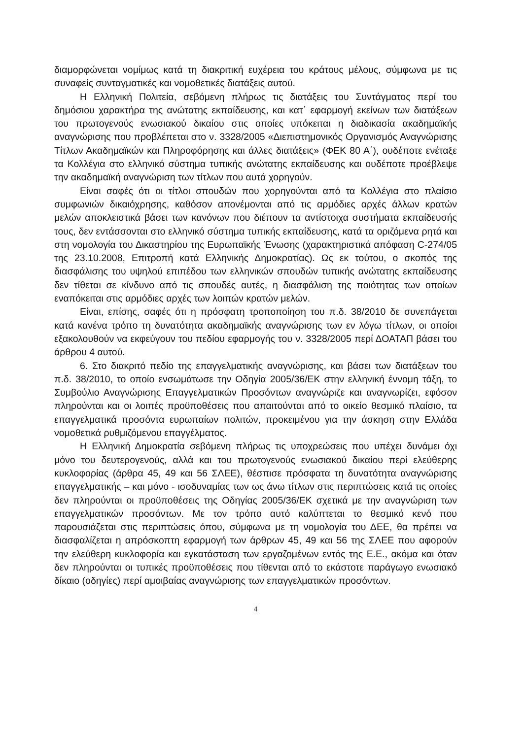διαμορφώνεται νομίμως κατά τη διακριτική ευχέρεια του κράτους μέλους, σύμφωνα με τις συναφείς συνταγματικές και νομοθετικές διατάξεις αυτού.
Η Ελληνική Πολιτεία, σεβόμενη πλήρως τις διατάξεις του Συντάγματος περί του δημόσιου χαρακτήρα της ανώτατης εκπαίδευσης, και κατ΄ εφαρμογή εκείνων των διατάξεων του πρωτογενούς ενωσιακού δικαίου στις οποίες υπόκειται η διαδικασία ακαδημαϊκής αναγνώρισης που προβλέπεται στο ν. 3328/2005 «Διεπιστημονικός Οργανισμός Αναγνώρισης Τίτλων Ακαδημαϊκών και Πληροφόρησης και άλλες διατάξεις» (ΦΕΚ 80 Α΄), ουδέποτε ενέταξε τα Κολλέγια στο ελληνικό σύστημα τυπικής ανώτατης εκπαίδευσης και ουδέποτε προέβλεψε την ακαδημαϊκή αναγνώριση των τίτλων που αυτά χορηγούν.
Είναι σαφές ότι οι τίτλοι σπουδών που χορηγούνται από τα Κολλέγια στο πλαίσιο συμφωνιών δικαιόχρησης, καθόσον απονέμονται από τις αρμόδιες αρχές άλλων κρατών μελών αποκλειστικά βάσει των κανόνων που διέπουν τα αντίστοιχα συστήματα εκπαίδευσής τους, δεν εντάσσονται στο ελληνικό σύστημα τυπικής εκπαίδευσης, κατά τα οριζόμενα ρητά και στη νομολογία του Δικαστηρίου της Ευρωπαϊκής Ένωσης (χαρακτηριστικά απόφαση C-274/05 της 23.10.2008, Επιτροπή κατά Ελληνικής Δημοκρατίας). Ως εκ τούτου, ο σκοπός της διασφάλισης του υψηλού επιπέδου των ελληνικών σπουδών τυπικής ανώτατης εκπαίδευσης δεν τίθεται σε κίνδυνο από τις σπουδές αυτές, η διασφάλιση της ποιότητας των οποίων εναπόκειται στις αρμόδιες αρχές των λοιπών κρατών μελών.
Είναι, επίσης, σαφές ότι η πρόσφατη τροποποίηση του π.δ. 38/2010 δε συνεπάγεται κατά κανένα τρόπο τη δυνατότητα ακαδημαϊκής αναγνώρισης των εν λόγω τίτλων, οι οποίοι εξακολουθούν να εκφεύγουν του πεδίου εφαρμογής του ν. 3328/2005 περί ΔΟΑΤΑΠ βάσει του άρθρου 4 αυτού.
6. Στο διακριτό πεδίο της επαγγελματικής αναγνώρισης, και βάσει των διατάξεων του π.δ. 38/2010, το οποίο ενσωμάτωσε την Οδηγία 2005/36/ΕΚ στην ελληνική έννομη τάξη, το Συμβούλιο Αναγνώρισης Επαγγελματικών Προσόντων αναγνώριζε και αναγνωρίζει, εφόσον πληρούνται και οι λοιπές προϋποθέσεις που απαιτούνται από το οικείο θεσμικό πλαίσιο, τα επαγγελματικά προσόντα ευρωπαίων πολιτών, προκειμένου για την άσκηση στην Ελλάδα νομοθετικά ρυθμιζόμενου επαγγέλματος.
Η Ελληνική Δημοκρατία σεβόμενη πλήρως τις υποχρεώσεις που υπέχει δυνάμει όχι μόνο του δευτερογενούς, αλλά και του πρωτογενούς ενωσιακού δικαίου περί ελεύθερης κυκλοφορίας (άρθρα 45, 49 και 56 ΣΛΕΕ), θέσπισε πρόσφατα τη δυνατότητα αναγνώρισης επαγγελματικής – και μόνο - ισοδυναμίας των ως άνω τίτλων στις περιπτώσεις κατά τις οποίες δεν πληρούνται οι προϋποθέσεις της Οδηγίας 2005/36/ΕΚ σχετικά με την αναγνώριση των επαγγελματικών προσόντων. Με τον τρόπο αυτό καλύπτεται το θεσμικό κενό που παρουσιάζεται στις περιπτώσεις όπου, σύμφωνα με τη νομολογία του ΔΕΕ, θα πρέπει να διασφαλίζεται η απρόσκοπτη εφαρμογή των άρθρων 45, 49 και 56 της ΣΛΕΕ που αφορούν την ελεύθερη κυκλοφορία και εγκατάσταση των εργαζομένων εντός της Ε.Ε., ακόμα και όταν δεν πληρούνται οι τυπικές προϋποθέσεις που τίθενται από το εκάστοτε παράγωγο ενωσιακό δίκαιο (οδηγίες) περί αμοιβαίας αναγνώρισης των επαγγελματικών προσόντων.
4